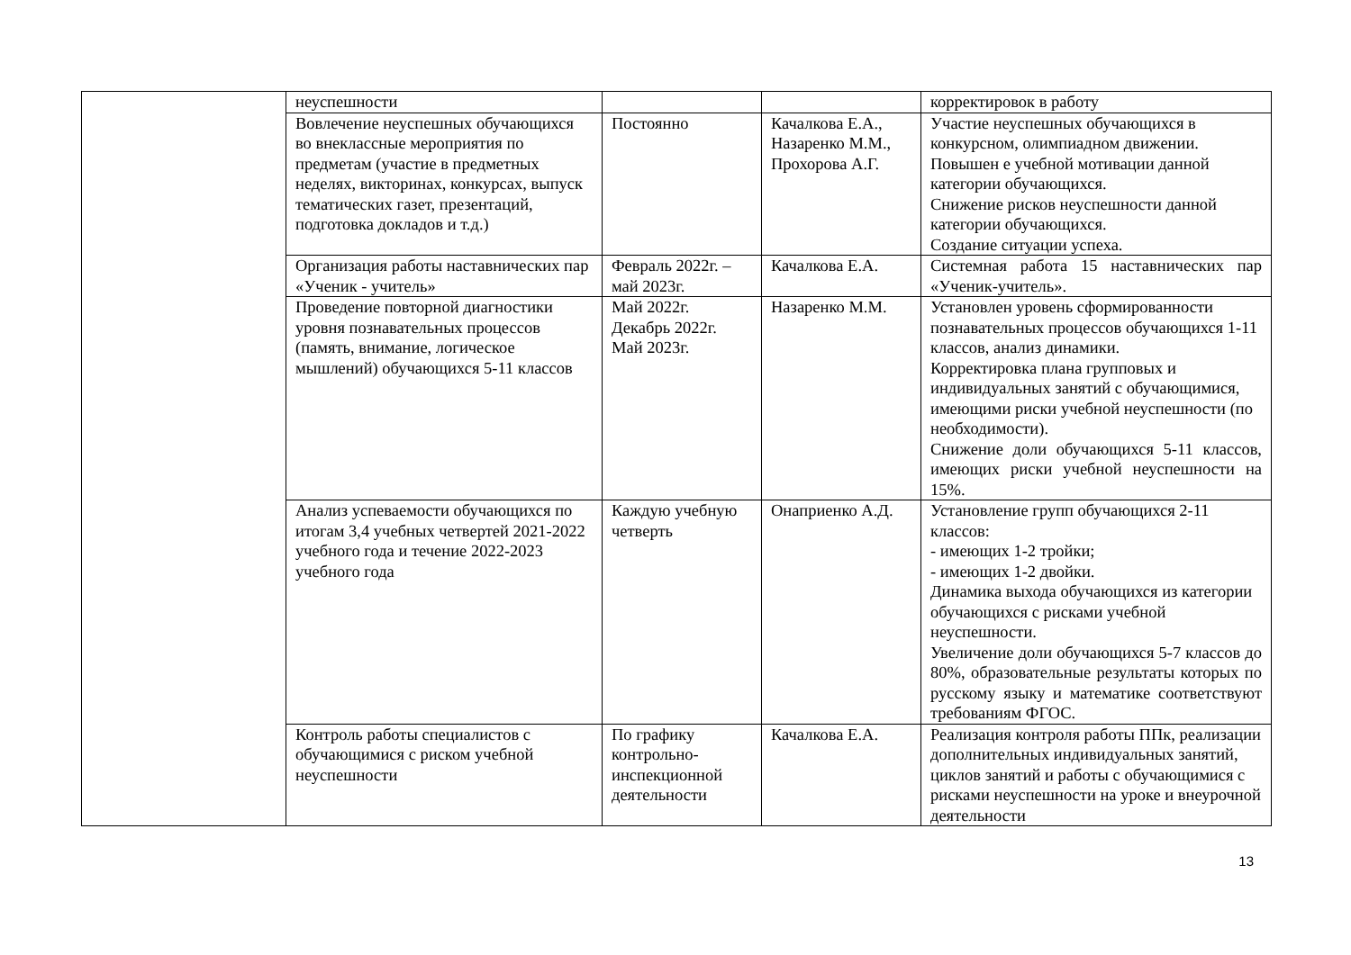| | неуспешности | | | корректировок в работу |
| | Вовлечение неуспешных обучающихся во внеклассные мероприятия по предметам (участие в предметных неделях, викторинах, конкурсах, выпуск тематических газет, презентаций, подготовка докладов и т.д.) | Постоянно | Качалкова Е.А., Назаренко М.М., Прохорова А.Г. | Участие неуспешных обучающихся в конкурсном, олимпиадном движении. Повышен е учебной мотивации данной категории обучающихся. Снижение рисков неуспешности данной категории обучающихся. Создание ситуации успеха. |
| | Организация работы наставнических пар «Ученик - учитель» | Февраль 2022г. – май 2023г. | Качалкова Е.А. | Системная работа 15 наставнических пар «Ученик-учитель». |
| | Проведение повторной диагностики уровня познавательных процессов (память, внимание, логическое мышлений) обучающихся 5-11 классов | Май 2022г. Декабрь 2022г. Май 2023г. | Назаренко М.М. | Установлен уровень сформированности познавательных процессов обучающихся 1-11 классов, анализ динамики. Корректировка плана групповых и индивидуальных занятий с обучающимися, имеющими риски учебной неуспешности (по необходимости). Снижение доли обучающихся 5-11 классов, имеющих риски учебной неуспешности на 15%. |
| | Анализ успеваемости обучающихся по итогам 3,4 учебных четвертей 2021-2022 учебного года и течение 2022-2023 учебного года | Каждую учебную четверть | Онаприенко А.Д. | Установление групп обучающихся 2-11 классов: - имеющих 1-2 тройки; - имеющих 1-2 двойки. Динамика выхода обучающихся из категории обучающихся с рисками учебной неуспешности. Увеличение доли обучающихся 5-7 классов до 80%, образовательные результаты которых по русскому языку и математике соответствуют требованиям ФГОС. |
| | Контроль работы специалистов с обучающимися с риском учебной неуспешности | По графику контрольно-инспекционной деятельности | Качалкова Е.А. | Реализация контроля работы ППк, реализации дополнительных индивидуальных занятий, циклов занятий и работы с обучающимися с рисками неуспешности на уроке и внеурочной деятельности |
13